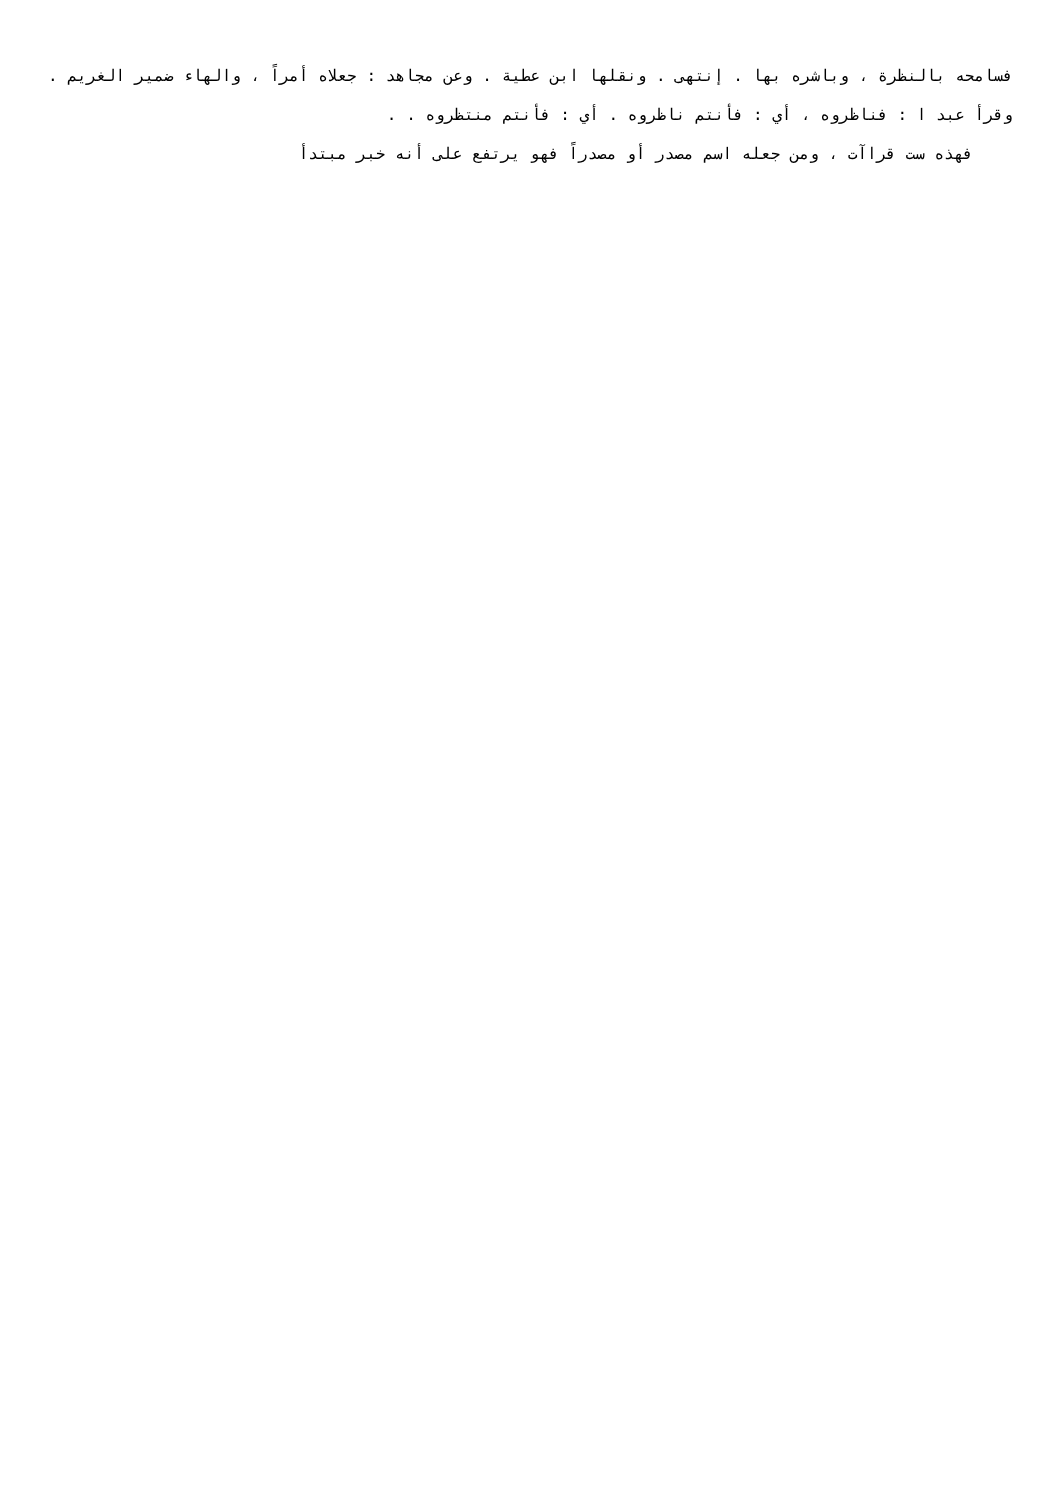فسامحه بالنظرة ، وباشره بها . إنتهى . ونقلها ابن عطية . وعن مجاهد : جعلاه أمراً ، والهاء ضمير الغريم . وقرأ عبد ا : فناظروه ، أي : فأنتم ناظروه . أي : فأنتم منتظروه . .
فهذه ست قراآت ، ومن جعله اسم مصدر أو مصدراً فهو يرتفع على أنه خبر مبتدأ